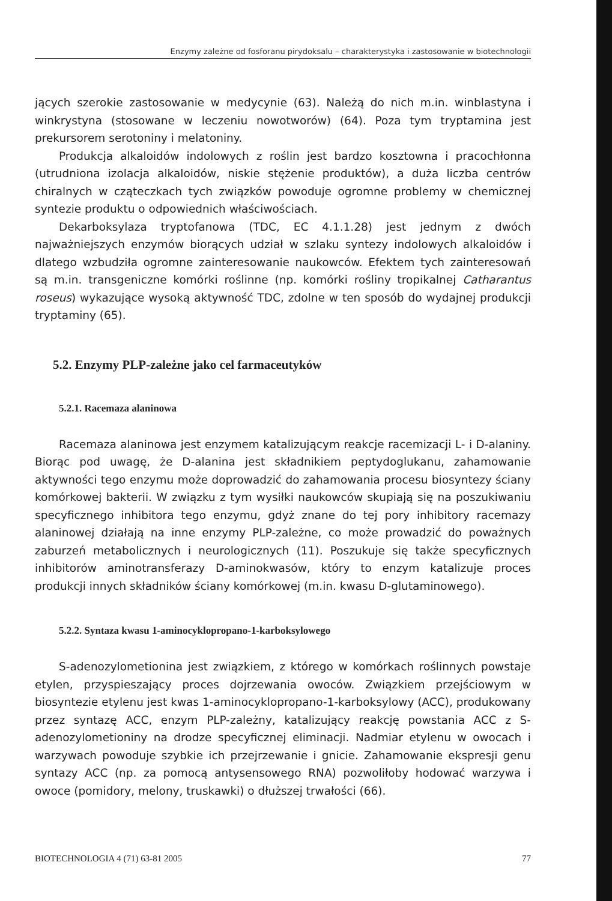Enzymy zależne od fosforanu pirydoksalu – charakterystyka i zastosowanie w biotechnologii
jących szerokie zastosowanie w medycynie (63). Należą do nich m.in. winblastyna i winkrystyna (stosowane w leczeniu nowotworów) (64). Poza tym tryptamina jest prekursorem serotoniny i melatoniny.
Produkcja alkaloidów indolowych z roślin jest bardzo kosztowna i pracochłonna (utrudniona izolacja alkaloidów, niskie stężenie produktów), a duża liczba centrów chiralnych w cząteczkach tych związków powoduje ogromne problemy w chemicznej syntezie produktu o odpowiednich właściwościach.
Dekarboksylaza tryptofanowa (TDC, EC 4.1.1.28) jest jednym z dwóch najważniejszych enzymów biorących udział w szlaku syntezy indolowych alkaloidów i dlatego wzbudziła ogromne zainteresowanie naukowców. Efektem tych zainteresowań są m.in. transgeniczne komórki roślinne (np. komórki rośliny tropikalnej Catharantus roseus) wykazujące wysoką aktywność TDC, zdolne w ten sposób do wydajnej produkcji tryptaminy (65).
5.2. Enzymy PLP-zależne jako cel farmaceutyków
5.2.1. Racemaza alaninowa
Racemaza alaninowa jest enzymem katalizującym reakcje racemizacji L- i D-alaniny. Biorąc pod uwagę, że D-alanina jest składnikiem peptydoglukanu, zahamowanie aktywności tego enzymu może doprowadzić do zahamowania procesu biosyntezy ściany komórkowej bakterii. W związku z tym wysiłki naukowców skupiają się na poszukiwaniu specyficznego inhibitora tego enzymu, gdyż znane do tej pory inhibitory racemazy alaninowej działają na inne enzymy PLP-zależne, co może prowadzić do poważnych zaburzeń metabolicznych i neurologicznych (11). Poszukuje się także specyficznych inhibitorów aminotransferazy D-aminokwasów, który to enzym katalizuje proces produkcji innych składników ściany komórkowej (m.in. kwasu D-glutaminowego).
5.2.2. Syntaza kwasu 1-aminocyklopropano-1-karboksylowego
S-adenozylometionina jest związkiem, z którego w komórkach roślinnych powstaje etylen, przyspieszający proces dojrzewania owoców. Związkiem przejściowym w biosyntezie etylenu jest kwas 1-aminocyklopropano-1-karboksylowy (ACC), produkowany przez syntazę ACC, enzym PLP-zależny, katalizujący reakcję powstania ACC z S-adenozylometioniny na drodze specyficznej eliminacji. Nadmiar etylenu w owocach i warzywach powoduje szybkie ich przejrzewanie i gnicie. Zahamowanie ekspresji genu syntazy ACC (np. za pomocą antysensowego RNA) pozwoliłoby hodować warzywa i owoce (pomidory, melony, truskawki) o dłuższej trwałości (66).
BIOTECHNOLOGIA 4 (71) 63-81 2005 77